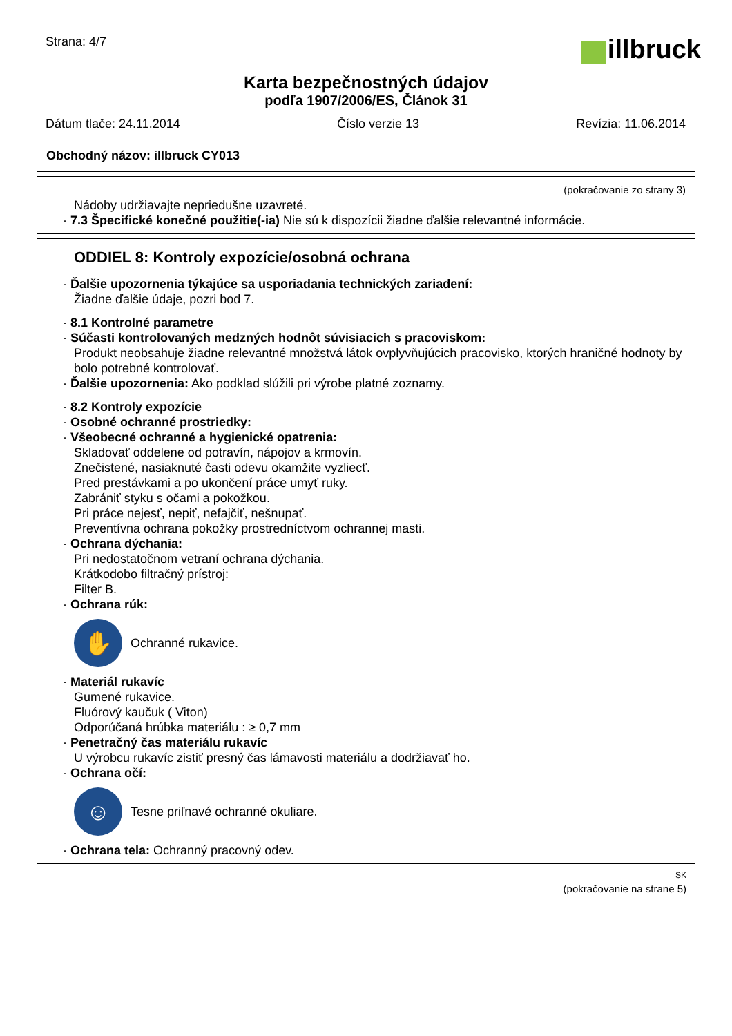Strana: 4/7
illbruck
Karta bezpečnostných údajov
podľa 1907/2006/ES, Článok 31
Dátum tlače: 24.11.2014 Číslo verzie 13 Revízia: 11.06.2014
Obchodný názov: illbruck CY013
(pokračovanie zo strany 3)
Nádoby udržiavajte nepriedušne uzavreté.
· 7.3 Špecifické konečné použitie(-ia) Nie sú k dispozícii žiadne ďalšie relevantné informácie.
ODDIEL 8: Kontroly expozície/osobná ochrana
· Ďalšie upozornenia týkajúce sa usporiadania technických zariadení:
Žiadne ďalšie údaje, pozri bod 7.
· 8.1 Kontrolné parametre
· Súčasti kontrolovaných medzných hodnôt súvisiacich s pracoviskom:
Produkt neobsahuje žiadne relevantné množstvá látok ovplyvňujúcich pracovisko, ktorých hraničné hodnoty by bolo potrebné kontrolovať.
· Ďalšie upozornenia: Ako podklad slúžili pri výrobe platné zoznamy.
· 8.2 Kontroly expozície
· Osobné ochranné prostriedky:
· Všeobecné ochranné a hygienické opatrenia:
Skladovať oddelene od potravín, nápojov a krmovín.
Znečistené, nasiaknuté časti odevu okamžite vyzliecť.
Pred prestávkami a po ukončení práce umyť ruky.
Zabrániť styku s očami a pokožkou.
Pri práce nejesť, nepiť, nefajčiť, nešnupať.
Preventívna ochrana pokožky prostredníctvom ochrannej masti.
· Ochrana dýchania:
Pri nedostatočnom vetraní ochrana dýchania.
Krátkodobo filtračný prístroj:
Filter B.
· Ochrana rúk:
✋
Ochranné rukavice.
· Materiál rukavíc
Gumené rukavice.
Fluórový kaučuk ( Viton)
Odporúčaná hrúbka materiálu : ≥ 0,7 mm
· Penetračný čas materiálu rukavíc
U výrobcu rukavíc zistiť presný čas lámavosti materiálu a dodržiavať ho.
· Ochrana očí:
☺
Tesne priľnavé ochranné okuliare.
· Ochrana tela: Ochranný pracovný odev.
SK
(pokračovanie na strane 5)